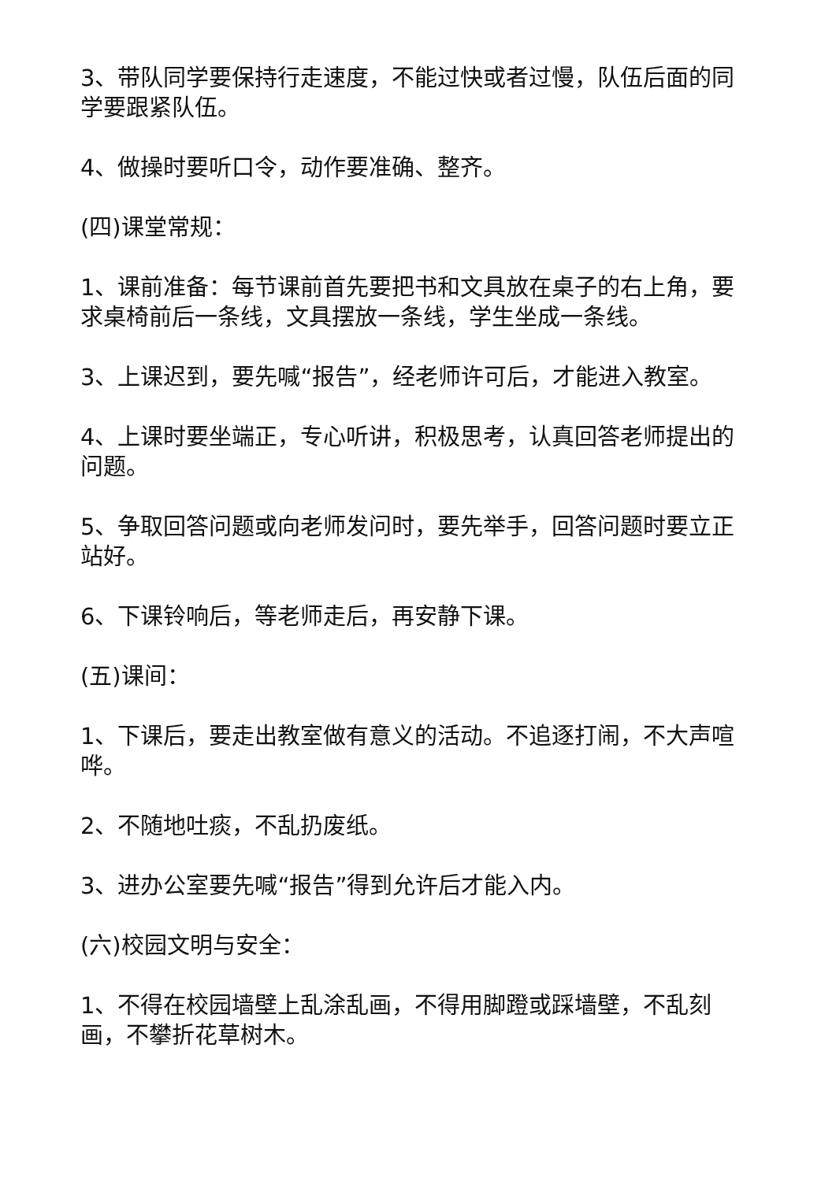3、带队同学要保持行走速度，不能过快或者过慢，队伍后面的同学要跟紧队伍。
4、做操时要听口令，动作要准确、整齐。
(四)课堂常规：
1、课前准备：每节课前首先要把书和文具放在桌子的右上角，要求桌椅前后一条线，文具摆放一条线，学生坐成一条线。
3、上课迟到，要先喊“报告”，经老师许可后，才能进入教室。
4、上课时要坐端正，专心听讲，积极思考，认真回答老师提出的问题。
5、争取回答问题或向老师发问时，要先举手，回答问题时要立正站好。
6、下课铃响后，等老师走后，再安静下课。
(五)课间：
1、下课后，要走出教室做有意义的活动。不追逐打闹，不大声喧哗。
2、不随地吐痰，不乱扔废纸。
3、进办公室要先喊“报告”得到允许后才能入内。
(六)校园文明与安全：
1、不得在校园墙壁上乱涂乱画，不得用脚蹬或踩墙壁，不乱刻画，不攀折花草树木。